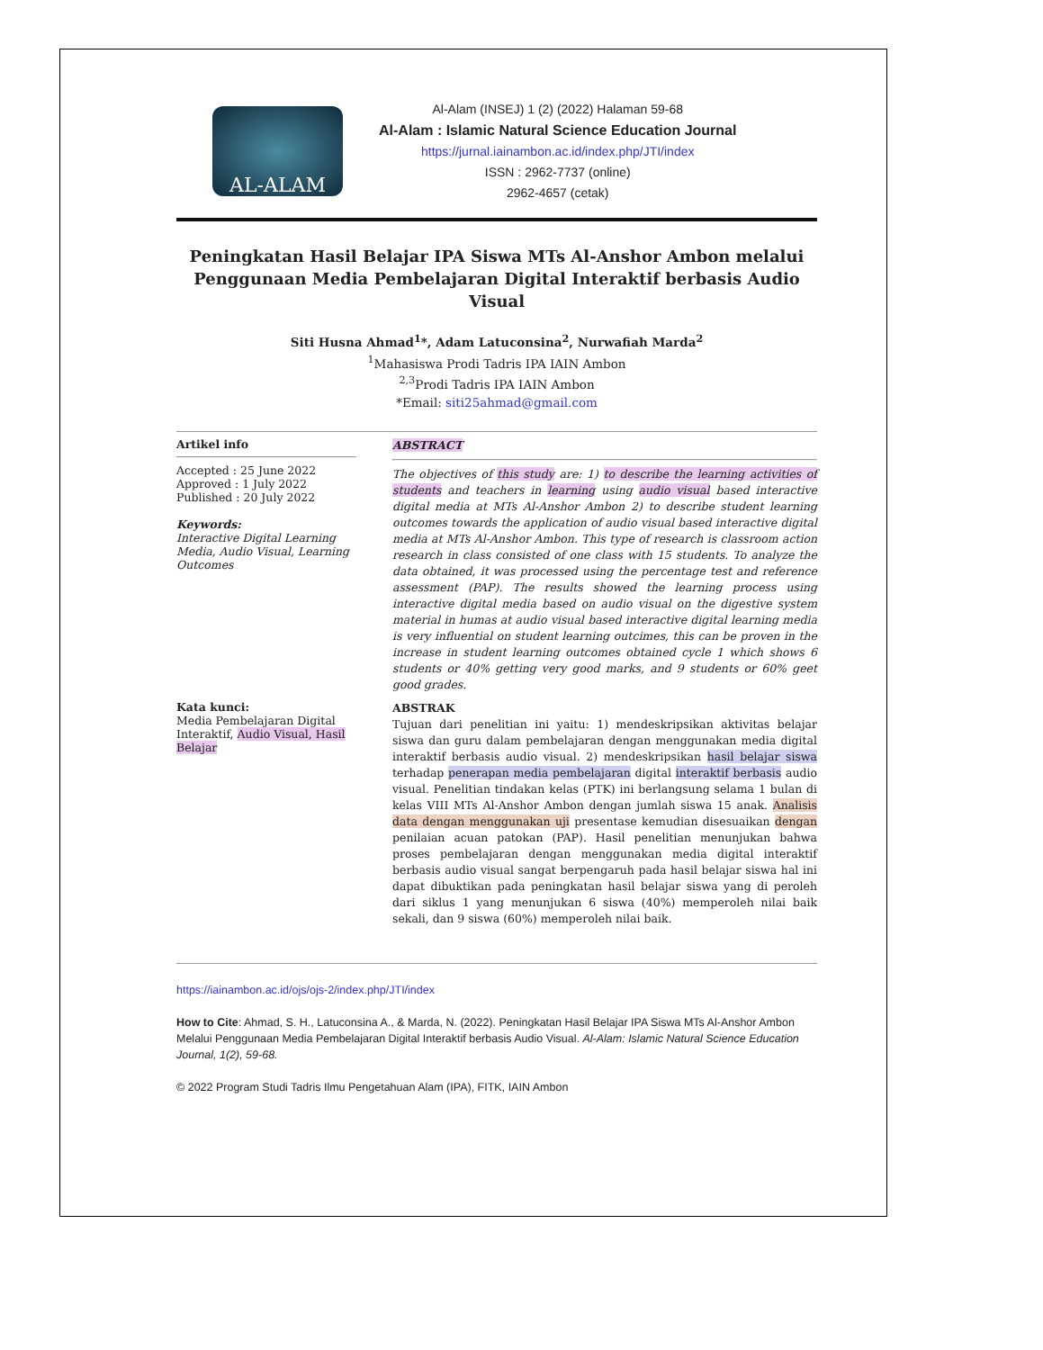AL-ALAM
Al-Alam (INSEJ) 1 (2) (2022) Halaman 59-68
Al-Alam : Islamic Natural Science Education Journal
https://jurnal.iainambon.ac.id/index.php/JTI/index
ISSN : 2962-7737 (online)
2962-4657 (cetak)
Peningkatan Hasil Belajar IPA Siswa MTs Al-Anshor Ambon melalui Penggunaan Media Pembelajaran Digital Interaktif berbasis Audio Visual
Siti Husna Ahmad<sup>1</sup>*, Adam Latuconsina<sup>2</sup>, Nurwafiah Marda<sup>2</sup>
<sup>1</sup> Mahasiswa Prodi Tadris IPA IAIN Ambon
<sup>2,3</sup>Prodi Tadris IPA IAIN Ambon
*Email: siti25ahmad@gmail.com
Artikel info
Accepted : 25 June 2022
Approved : 1 July 2022
Published : 20 July 2022
Keywords:
Interactive Digital Learning Media, Audio Visual, Learning Outcomes
ABSTRACT
The objectives of this study are: 1) to describe the learning activities of students and teachers in learning using audio visual based interactive digital media at MTs Al-Anshor Ambon 2) to describe student learning outcomes towards the application of audio visual based interactive digital media at MTs Al-Anshor Ambon. This type of research is classroom action research in class consisted of one class with 15 students. To analyze the data obtained, it was processed using the percentage test and reference assessment (PAP). The results showed the learning process using interactive digital media based on audio visual on the digestive system material in humas at audio visual based interactive digital learning media is very influential on student learning outcimes, this can be proven in the increase in student learning outcomes obtained cycle 1 which shows 6 students or 40% getting very good marks, and 9 students or 60% geet good grades.
Kata kunci:
Media Pembelajaran Digital Interaktif, Audio Visual, Hasil Belajar
ABSTRAK
Tujuan dari penelitian ini yaitu: 1) mendeskripsikan aktivitas belajar siswa dan guru dalam pembelajaran dengan menggunakan media digital interaktif berbasis audio visual. 2) mendeskripsikan hasil belajar siswa terhadap penerapan media pembelajaran digital interaktif berbasis audio visual. Penelitian tindakan kelas (PTK) ini berlangsung selama 1 bulan di kelas VIII MTs Al-Anshor Ambon dengan jumlah siswa 15 anak. Analisis data dengan menggunakan uji presentase kemudian disesuaikan dengan penilaian acuan patokan (PAP). Hasil penelitian menunjukan bahwa proses pembelajaran dengan menggunakan media digital interaktif berbasis audio visual sangat berpengaruh pada hasil belajar siswa hal ini dapat dibuktikan pada peningkatan hasil belajar siswa yang di peroleh dari siklus 1 yang menunjukan 6 siswa (40%) memperoleh nilai baik sekali, dan 9 siswa (60%) memperoleh nilai baik.
https://iainambon.ac.id/ojs/ojs-2/index.php/JTI/index
How to Cite: Ahmad, S. H., Latuconsina A., & Marda, N. (2022). Peningkatan Hasil Belajar IPA Siswa MTs Al-Anshor Ambon Melalui Penggunaan Media Pembelajaran Digital Interaktif berbasis Audio Visual. Al-Alam: Islamic Natural Science Education Journal, 1(2), 59-68.
© 2022 Program Studi Tadris Ilmu Pengetahuan Alam (IPA), FITK, IAIN Ambon